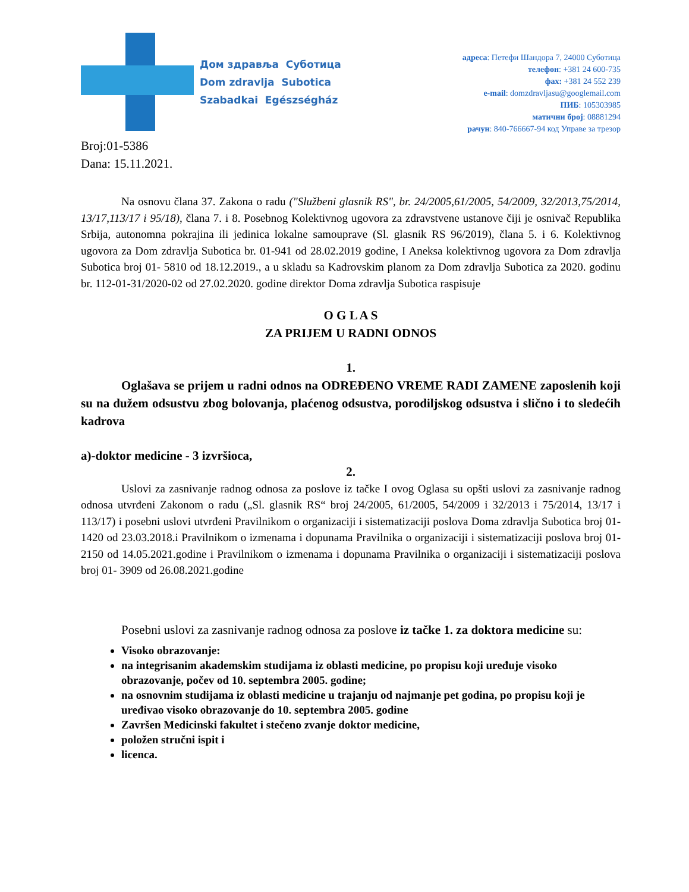Дом здравља Суботица
Dom zdravlja Subotica
Szabadkai Egészségház
адреса: Петефи Шандора 7, 24000 Суботица
телефон: +381 24 600-735
фах: +381 24 552 239
e-mail: domzdravljasu@googlemail.com
ПИБ: 105303985
матични број: 08881294
рачун: 840-766667-94 код Управе за трезор
Broj:01-5386
Dana: 15.11.2021.
Na osnovu člana 37. Zakona o radu ("Službeni glasnik RS", br. 24/2005,61/2005, 54/2009, 32/2013,75/2014, 13/17,113/17 i 95/18), člana 7. i 8. Posebnog Kolektivnog ugovora za zdravstvene ustanove čiji je osnivač Republika Srbija, autonomna pokrajina ili jedinica lokalne samouprave (Sl. glasnik RS 96/2019), člana 5. i 6. Kolektivnog ugovora za Dom zdravlja Subotica br. 01-941 od 28.02.2019 godine, I Aneksa kolektivnog ugovora za Dom zdravlja Subotica broj 01- 5810 od 18.12.2019., a u skladu sa Kadrovskim planom za Dom zdravlja Subotica za 2020. godinu br. 112-01-31/2020-02 od 27.02.2020. godine direktor Doma zdravlja Subotica raspisuje
O G L A S
ZA PRIJEM U RADNI ODNOS
1.
Oglašava se prijem u radni odnos na ODREĐENO VREME RADI ZAMENE zaposlenih koji su na dužem odsustvu zbog bolovanja, plaćenog odsustva, porodiljskog odsustva i slično i to sledećih kadrova
a)-doktor medicine - 3 izvršioca,
2.
Uslovi za zasnivanje radnog odnosa za poslove iz tačke I ovog Oglasa su opšti uslovi za zasnivanje radnog odnosa utvrđeni Zakonom o radu („Sl. glasnik RS“ broj 24/2005, 61/2005, 54/2009 i 32/2013 i 75/2014, 13/17 i 113/17) i posebni uslovi utvrđeni Pravilnikom o organizaciji i sistematizaciji poslova Doma zdravlja Subotica broj 01-1420 od 23.03.2018.i Pravilnikom o izmenama i dopunama Pravilnika o organizaciji i sistematizaciji poslova broj 01- 2150 od 14.05.2021.godine i Pravilnikom o izmenama i dopunama Pravilnika o organizaciji i sistematizaciji poslova broj 01- 3909 od 26.08.2021.godine
Posebni uslovi za zasnivanje radnog odnosa za poslove iz tačke 1. za doktora medicine su:
Visoko obrazovanje:
na integrisanim akademskim studijama iz oblasti medicine, po propisu koji uređuje visoko obrazovanje, počev od 10. septembra 2005. godine;
na osnovnim studijama iz oblasti medicine u trajanju od najmanje pet godina, po propisu koji je uređivao visoko obrazovanje do 10. septembra 2005. godine
Završen Medicinski fakultet i stečeno zvanje doktor medicine,
položen stručni ispit i
licenca.